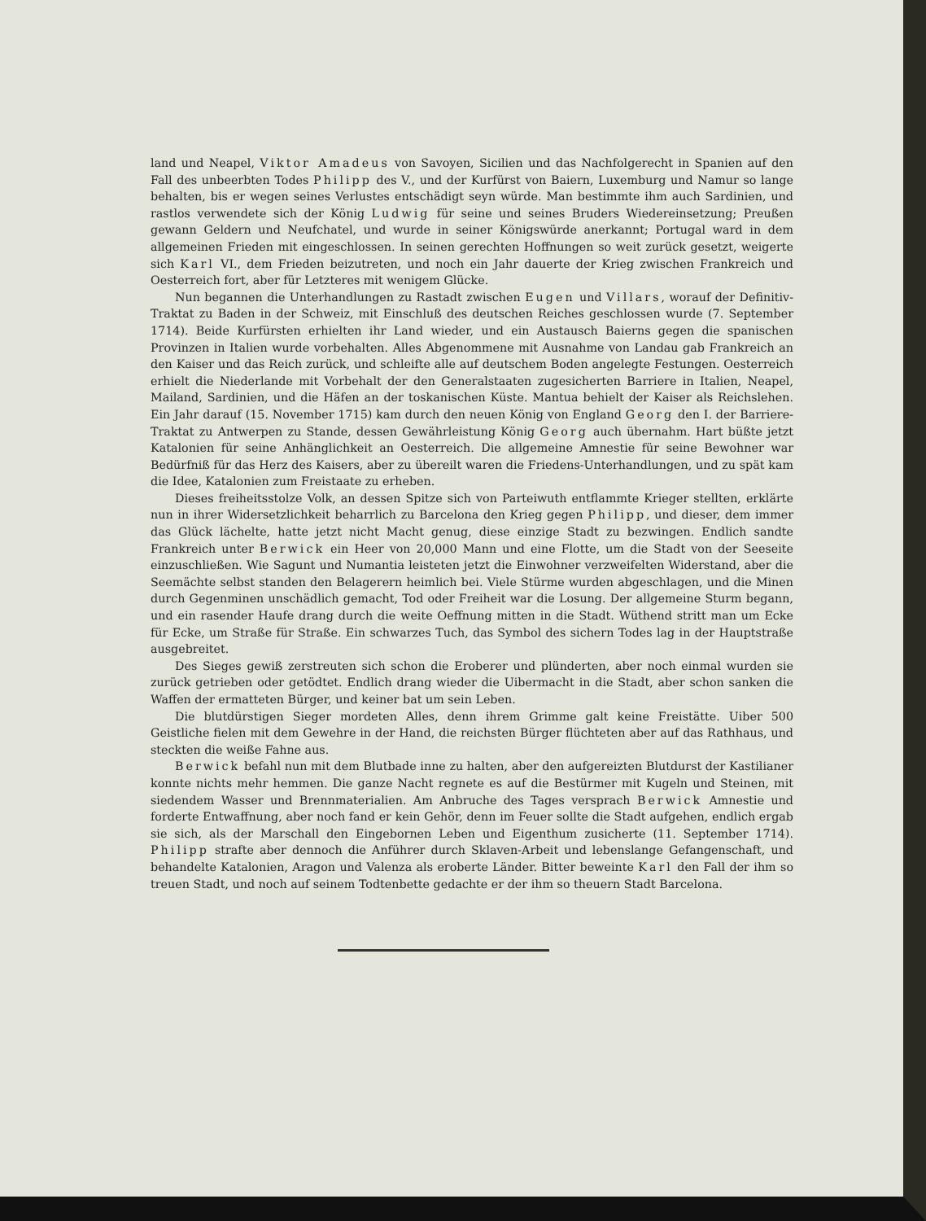land und Neapel, Viktor Amadeus von Savoyen, Sicilien und das Nachfolgerecht in Spanien auf den Fall des unbeerbten Todes Philipp des V., und der Kurfürst von Baiern, Luxemburg und Namur so lange behalten, bis er wegen seines Verlustes entschädigt seyn würde. Man bestimmte ihm auch Sardinien, und rastlos verwendete sich der König Ludwig für seine und seines Bruders Wiedereinsetzung; Preußen gewann Geldern und Neufchatel, und wurde in seiner Königswürde anerkannt; Portugal ward in dem allgemeinen Frieden mit eingeschlossen. In seinen gerechten Hoffnungen so weit zurück gesetzt, weigerte sich Karl VI., dem Frieden beizutreten, und noch ein Jahr dauerte der Krieg zwischen Frankreich und Oesterreich fort, aber für Letzteres mit wenigem Glücke.
Nun begannen die Unterhandlungen zu Rastadt zwischen Eugen und Villars, worauf der Definitiv-Traktat zu Baden in der Schweiz, mit Einschluß des deutschen Reiches geschlossen wurde (7. September 1714). Beide Kurfürsten erhielten ihr Land wieder, und ein Austausch Baierns gegen die spanischen Provinzen in Italien wurde vorbehalten. Alles Abgenommene mit Ausnahme von Landau gab Frankreich an den Kaiser und das Reich zurück, und schleifte alle auf deutschem Boden angelegte Festungen. Oesterreich erhielt die Niederlande mit Vorbehalt der den Generalstaaten zugesicherten Barriere in Italien, Neapel, Mailand, Sardinien, und die Häfen an der toskanischen Küste. Mantua behielt der Kaiser als Reichslehen. Ein Jahr darauf (15. November 1715) kam durch den neuen König von England Georg den I. der Barriere-Traktat zu Antwerpen zu Stande, dessen Gewährleistung König Georg auch übernahm. Hart büßte jetzt Katalonien für seine Anhänglichkeit an Oesterreich. Die allgemeine Amnestie für seine Bewohner war Bedürfniß für das Herz des Kaisers, aber zu übereilt waren die Friedens-Unterhandlungen, und zu spät kam die Idee, Katalonien zum Freistaate zu erheben.
Dieses freiheitsstolze Volk, an dessen Spitze sich von Parteiwuth entflammte Krieger stellten, erklärte nun in ihrer Widersetzlichkeit beharrlich zu Barcelona den Krieg gegen Philipp, und dieser, dem immer das Glück lächelte, hatte jetzt nicht Macht genug, diese einzige Stadt zu bezwingen. Endlich sandte Frankreich unter Berwick ein Heer von 20,000 Mann und eine Flotte, um die Stadt von der Seeseite einzuschließen. Wie Sagunt und Numantia leisteten jetzt die Einwohner verzweifelten Widerstand, aber die Seemächte selbst standen den Belagerern heimlich bei. Viele Stürme wurden abgeschlagen, und die Minen durch Gegenminen unschädlich gemacht, Tod oder Freiheit war die Losung. Der allgemeine Sturm begann, und ein rasender Haufe drang durch die weite Oeffnung mitten in die Stadt. Wüthend stritt man um Ecke für Ecke, um Straße für Straße. Ein schwarzes Tuch, das Symbol des sichern Todes lag in der Hauptstraße ausgebreitet.
Des Sieges gewiß zerstreuten sich schon die Eroberer und plünderten, aber noch einmal wurden sie zurück getrieben oder getödtet. Endlich drang wieder die Uibermacht in die Stadt, aber schon sanken die Waffen der ermatteten Bürger, und keiner bat um sein Leben.
Die blutdürstigen Sieger mordeten Alles, denn ihrem Grimme galt keine Freistätte. Uiber 500 Geistliche fielen mit dem Gewehre in der Hand, die reichsten Bürger flüchteten aber auf das Rathhaus, und steckten die weiße Fahne aus.
Berwick befahl nun mit dem Blutbade inne zu halten, aber den aufgereizten Blutdurst der Kastilianer konnte nichts mehr hemmen. Die ganze Nacht regnete es auf die Bestürmer mit Kugeln und Steinen, mit siedendem Wasser und Brennmaterialien. Am Anbruche des Tages versprach Berwick Amnestie und forderte Entwaffnung, aber noch fand er kein Gehör, denn im Feuer sollte die Stadt aufgehen, endlich ergab sie sich, als der Marschall den Eingebornen Leben und Eigenthum zusicherte (11. September 1714). Philipp strafte aber dennoch die Anführer durch Sklaven-Arbeit und lebenslange Gefangenschaft, und behandelte Katalonien, Aragon und Valenza als eroberte Länder. Bitter beweinte Karl den Fall der ihm so treuen Stadt, und noch auf seinem Todtenbette gedachte er der ihm so theuern Stadt Barcelona.